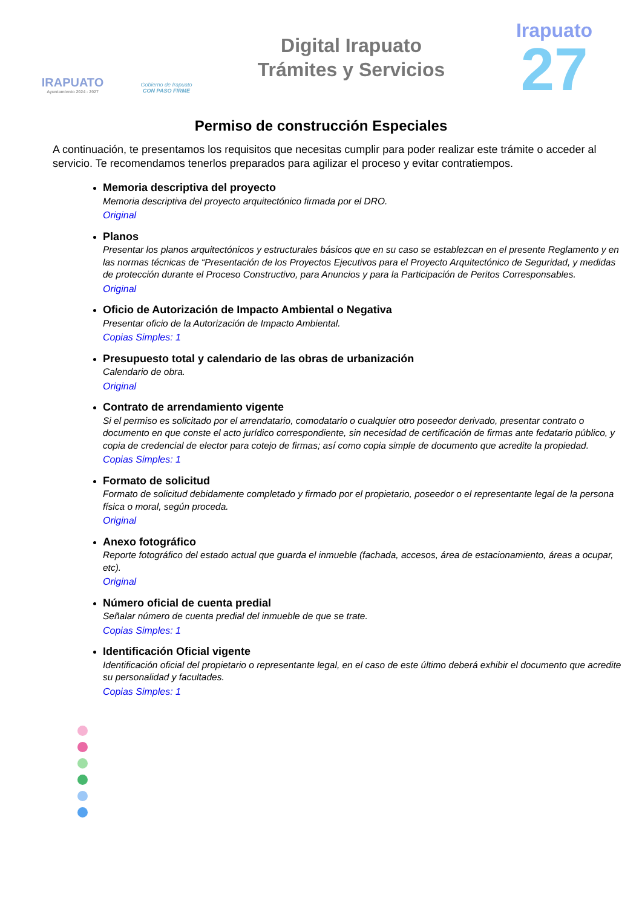IRAPUATO
Ayuntamiento 2024 - 2027
Gobierno de Irapuato
CON PASO FIRME
Digital Irapuato
Trámites y Servicios
Irapuato
27
Permiso de construcción Especiales
A continuación, te presentamos los requisitos que necesitas cumplir para poder realizar este trámite o acceder al servicio. Te recomendamos tenerlos preparados para agilizar el proceso y evitar contratiempos.
Memoria descriptiva del proyecto
Memoria descriptiva del proyecto arquitectónico firmada por el DRO.
Original
Planos
Presentar los planos arquitectónicos y estructurales básicos que en su caso se establezcan en el presente Reglamento y en las normas técnicas de “Presentación de los Proyectos Ejecutivos para el Proyecto Arquitectónico de Seguridad, y medidas de protección durante el Proceso Constructivo, para Anuncios y para la Participación de Peritos Corresponsables.
Original
Oficio de Autorización de Impacto Ambiental o Negativa
Presentar oficio de la Autorización de Impacto Ambiental.
Copias Simples: 1
Presupuesto total y calendario de las obras de urbanización
Calendario de obra.
Original
Contrato de arrendamiento vigente
Si el permiso es solicitado por el arrendatario, comodatario o cualquier otro poseedor derivado, presentar contrato o documento en que conste el acto jurídico correspondiente, sin necesidad de certificación de firmas ante fedatario público, y copia de credencial de elector para cotejo de firmas; así como copia simple de documento que acredite la propiedad.
Copias Simples: 1
Formato de solicitud
Formato de solicitud debidamente completado y firmado por el propietario, poseedor o el representante legal de la persona física o moral, según proceda.
Original
Anexo fotográfico
Reporte fotográfico del estado actual que guarda el inmueble (fachada, accesos, área de estacionamiento, áreas a ocupar, etc).
Original
Número oficial de cuenta predial
Señalar número de cuenta predial del inmueble de que se trate.
Copias Simples: 1
Identificación Oficial vigente
Identificación oficial del propietario o representante legal, en el caso de este último deberá exhibir el documento que acredite su personalidad y facultades.
Copias Simples: 1